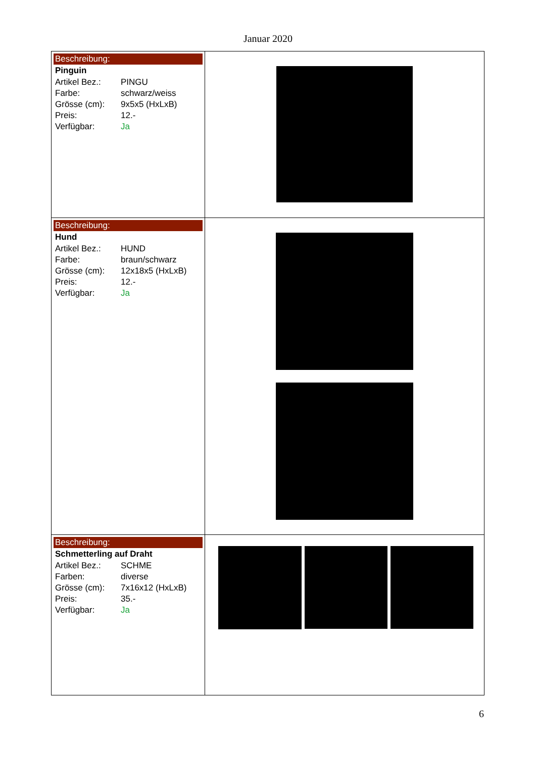Januar 2020
| Beschreibung: Pinguin / Artikel Bez.: / PINGU / / Farbe: / schwarz/weiss / / Grösse (cm): / 9x5x5 (HxLxB) / / Preis: / 12.- / / Verfügbar: / Ja / | |
| Beschreibung: Hund / Artikel Bez.: / HUND / / Farbe: / braun/schwarz / / Grösse (cm): / 12x18x5 (HxLxB) / / Preis: / 12.- / / Verfügbar: / Ja / | |
| Beschreibung: Schmetterling auf Draht / Artikel Bez.: / SCHME / / Farben: / diverse / / Grösse (cm): / 7x16x12 (HxLxB) / / Preis: / 35.- / / Verfügbar: / Ja / | |
6